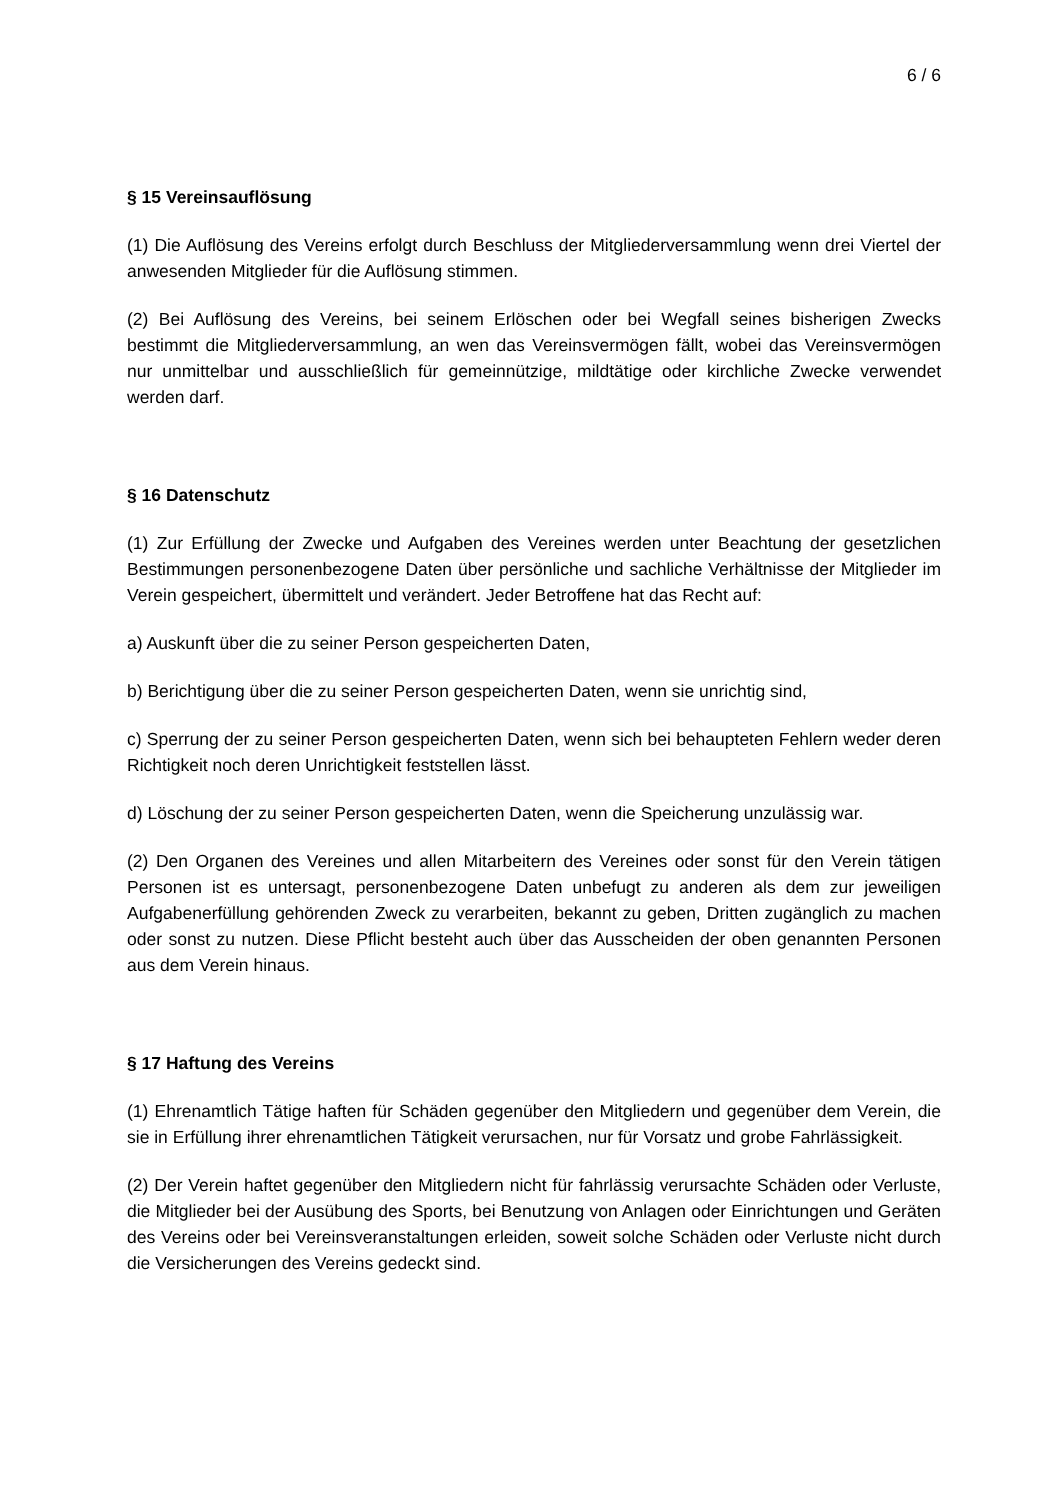6 / 6
§ 15 Vereinsauflösung
(1) Die Auflösung des Vereins erfolgt durch Beschluss der Mitgliederversammlung wenn drei Viertel der anwesenden Mitglieder für die Auflösung stimmen.
(2) Bei Auflösung des Vereins, bei seinem Erlöschen oder bei Wegfall seines bisherigen Zwecks bestimmt die Mitgliederversammlung, an wen das Vereinsvermögen fällt, wobei das Vereinsvermögen nur unmittelbar und ausschließlich für gemeinnützige, mildtätige oder kirchliche Zwecke verwendet werden darf.
§ 16 Datenschutz
(1) Zur Erfüllung der Zwecke und Aufgaben des Vereines werden unter Beachtung der gesetzlichen Bestimmungen personenbezogene Daten über persönliche und sachliche Verhältnisse der Mitglieder im Verein gespeichert, übermittelt und verändert. Jeder Betroffene hat das Recht auf:
a) Auskunft über die zu seiner Person gespeicherten Daten,
b) Berichtigung über die zu seiner Person gespeicherten Daten, wenn sie unrichtig sind,
c) Sperrung der zu seiner Person gespeicherten Daten, wenn sich bei behaupteten Fehlern weder deren Richtigkeit noch deren Unrichtigkeit feststellen lässt.
d) Löschung der zu seiner Person gespeicherten Daten, wenn die Speicherung unzulässig war.
(2) Den Organen des Vereines und allen Mitarbeitern des Vereines oder sonst für den Verein tätigen Personen ist es untersagt, personenbezogene Daten unbefugt zu anderen als dem zur jeweiligen Aufgabenerfüllung gehörenden Zweck zu verarbeiten, bekannt zu geben, Dritten zugänglich zu machen oder sonst zu nutzen. Diese Pflicht besteht auch über das Ausscheiden der oben genannten Personen aus dem Verein hinaus.
§ 17 Haftung des Vereins
(1) Ehrenamtlich Tätige haften für Schäden gegenüber den Mitgliedern und gegenüber dem Verein, die sie in Erfüllung ihrer ehrenamtlichen Tätigkeit verursachen, nur für Vorsatz und grobe Fahrlässigkeit.
(2) Der Verein haftet gegenüber den Mitgliedern nicht für fahrlässig verursachte Schäden oder Verluste, die Mitglieder bei der Ausübung des Sports, bei Benutzung von Anlagen oder Einrichtungen und Geräten des Vereins oder bei Vereinsveranstaltungen erleiden, soweit solche Schäden oder Verluste nicht durch die Versicherungen des Vereins gedeckt sind.